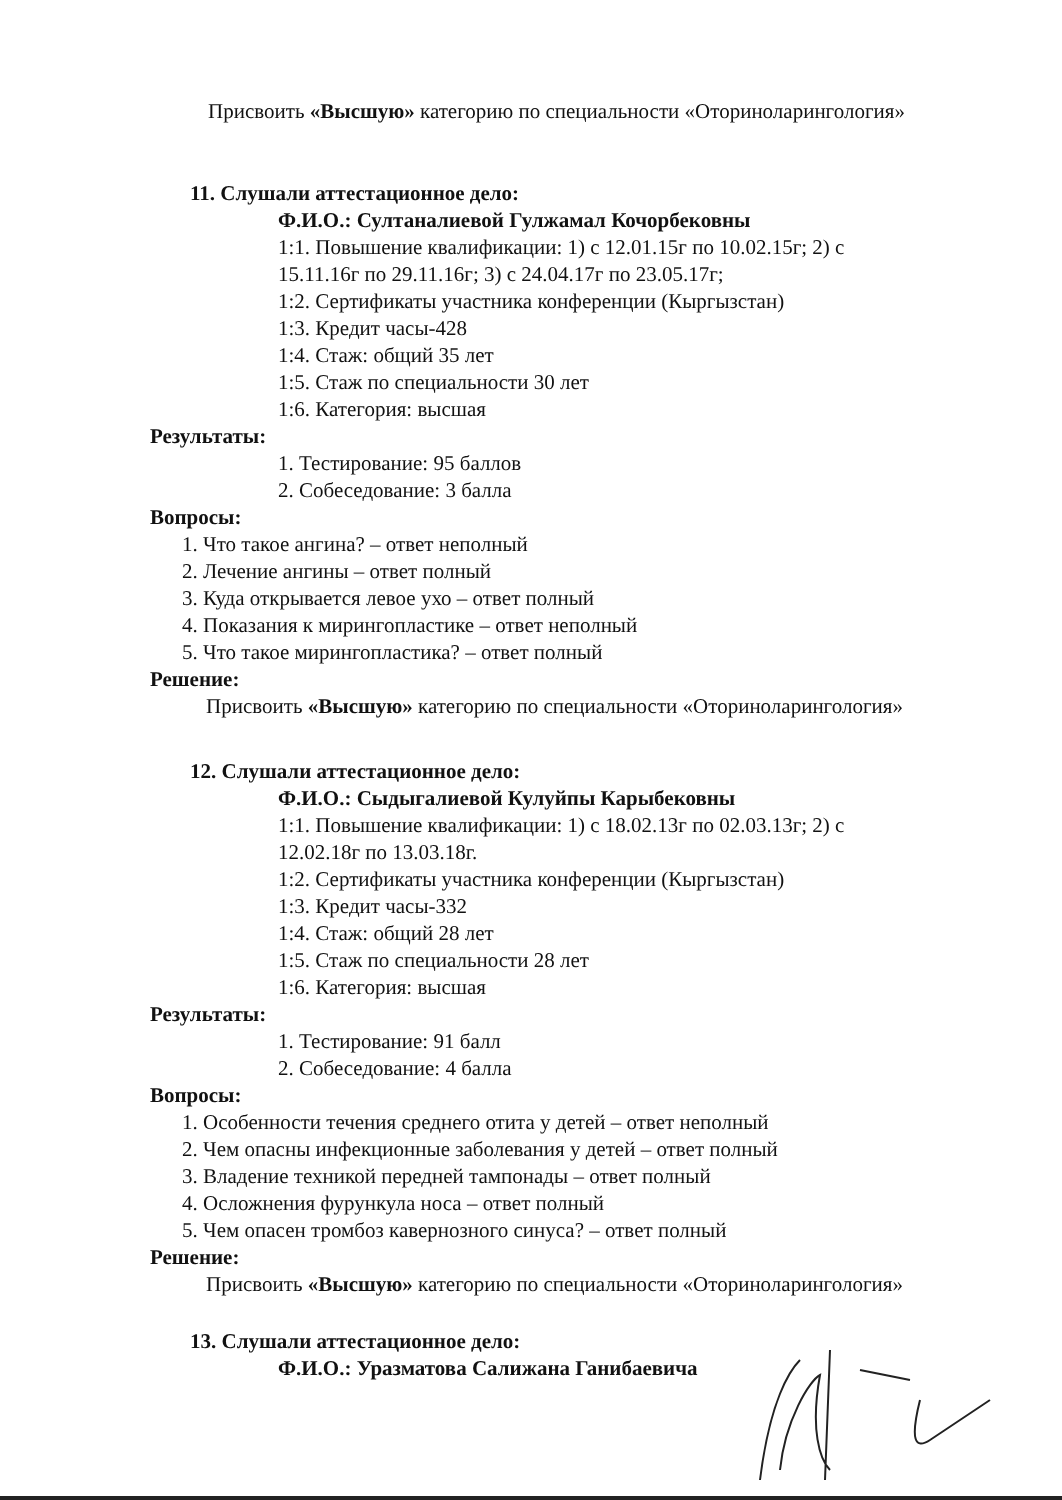Присвоить «Высшую» категорию по специальности «Оториноларингология»
11. Слушали аттестационное дело:
Ф.И.О.: Султаналиевой Гулжамал Кочорбековны
1:1. Повышение квалификации: 1) с 12.01.15г по 10.02.15г; 2) с
15.11.16г по 29.11.16г; 3) с 24.04.17г по 23.05.17г;
1:2. Сертификаты участника конференции (Кыргызстан)
1:3. Кредит часы-428
1:4. Стаж: общий 35 лет
1:5. Стаж по специальности 30 лет
1:6. Категория: высшая
Результаты:
1. Тестирование: 95 баллов
2. Собеседование: 3 балла
Вопросы:
1. Что такое ангина? – ответ неполный
2. Лечение ангины – ответ полный
3. Куда открывается левое ухо – ответ полный
4. Показания к мирингопластике – ответ неполный
5. Что такое мирингопластика? – ответ полный
Решение:
Присвоить «Высшую» категорию по специальности «Оториноларингология»
12. Слушали аттестационное дело:
Ф.И.О.: Сыдыгалиевой Кулуйпы Карыбековны
1:1. Повышение квалификации: 1) с 18.02.13г по 02.03.13г; 2) с
12.02.18г по 13.03.18г.
1:2. Сертификаты участника конференции (Кыргызстан)
1:3. Кредит часы-332
1:4. Стаж: общий 28 лет
1:5. Стаж по специальности 28 лет
1:6. Категория: высшая
Результаты:
1. Тестирование: 91 балл
2. Собеседование: 4 балла
Вопросы:
1. Особенности течения среднего отита у детей – ответ неполный
2. Чем опасны инфекционные заболевания у детей – ответ полный
3. Владение техникой передней тампонады – ответ полный
4. Осложнения фурункула носа – ответ полный
5. Чем опасен тромбоз кавернозного синуса? – ответ полный
Решение:
Присвоить «Высшую» категорию по специальности «Оториноларингология»
13. Слушали аттестационное дело:
Ф.И.О.: Уразматова Салижана Ганибаевича